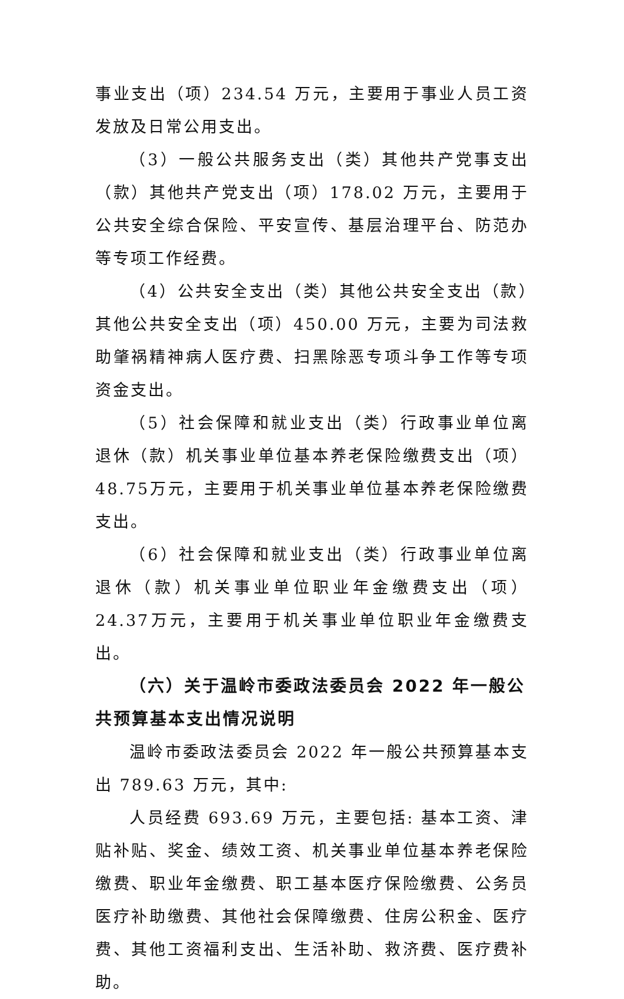事业支出（项）234.54 万元，主要用于事业人员工资发放及日常公用支出。
（3）一般公共服务支出（类）其他共产党事支出（款）其他共产党支出（项）178.02 万元，主要用于公共安全综合保险、平安宣传、基层治理平台、防范办等专项工作经费。
（4）公共安全支出（类）其他公共安全支出（款）其他公共安全支出（项）450.00 万元，主要为司法救助肇祸精神病人医疗费、扫黑除恶专项斗争工作等专项资金支出。
（5）社会保障和就业支出（类）行政事业单位离退休（款）机关事业单位基本养老保险缴费支出（项）48.75万元，主要用于机关事业单位基本养老保险缴费支出。
（6）社会保障和就业支出（类）行政事业单位离退休（款）机关事业单位职业年金缴费支出（项）24.37万元，主要用于机关事业单位职业年金缴费支出。
（六）关于温岭市委政法委员会 2022 年一般公共预算基本支出情况说明
温岭市委政法委员会 2022 年一般公共预算基本支出 789.63 万元，其中:
人员经费 693.69 万元，主要包括: 基本工资、津贴补贴、奖金、绩效工资、机关事业单位基本养老保险缴费、职业年金缴费、职工基本医疗保险缴费、公务员医疗补助缴费、其他社会保障缴费、住房公积金、医疗费、其他工资福利支出、生活补助、救济费、医疗费补助。